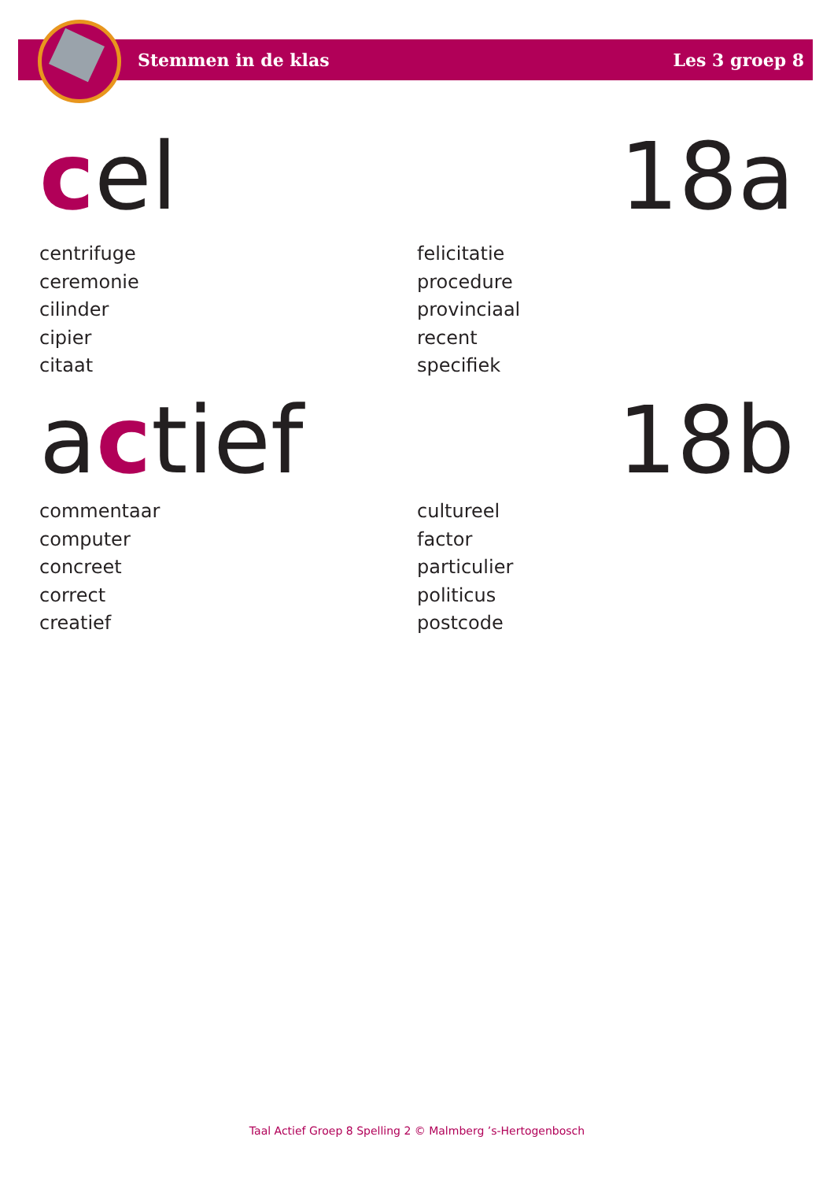Stemmen in de klas Les 3 groep 8
cel 18a
centrifuge
ceremonie
cilinder
cipier
citaat
felicitatie
procedure
provinciaal
recent
specifiek
actief 18b
commentaar
computer
concreet
correct
creatief
cultureel
factor
particulier
politicus
postcode
Taal Actief Groep 8 Spelling 2 © Malmberg ’s-Hertogenbosch